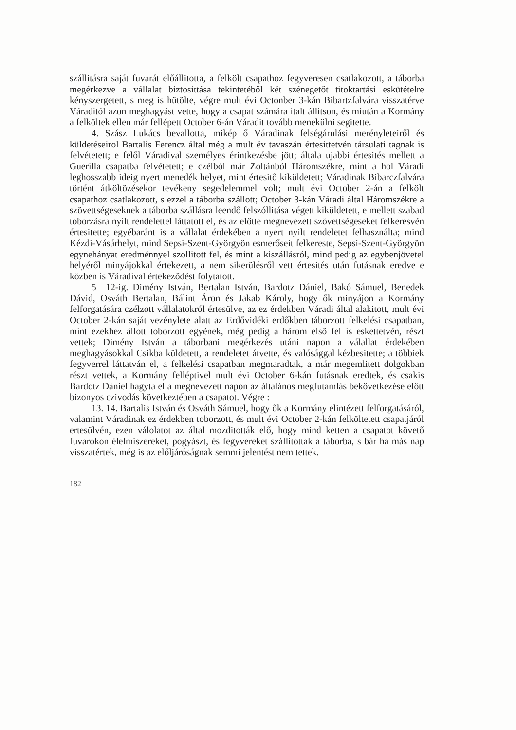szállitásra saját fuvarát előállitotta, a felkölt csapathoz fegyveresen csatlakozott, a táborba megérkezve a vállalat biztosittása tekintetéből két szénegetőt titoktartási eskütételre kényszergetett, s meg is hütölte, végre mult évi Octonber 3-kán Bibartzfalvára visszatérve Váraditól azon meghagyást vette, hogy a csapat számára italt állitson, és miután a Kormány a felköltek ellen már fellépett October 6-án Váradit tovább menekülni segitette.
4. Szász Lukács bevallotta, mikép ő Váradinak felségárulási merényleteiről és küldetéseirol Bartalis Ferencz által még a mult év tavaszán értesittetvén társulati tagnak is felvétetett; e felől Váradival személyes érintkezésbe jött; általa ujabbi értesités mellett a Guerilla csapatba felvétetett; e czélból már Zoltánból Háromszékre, mint a hol Váradi leghosszabb ideig nyert menedék helyet, mint értesitő kiküldetett; Váradinak Bibarczfalvára történt átköltözésekor tevékeny segedelemmel volt; mult évi October 2-án a felkölt csapathoz csatlakozott, s ezzel a táborba szállott; October 3-kán Váradi által Háromszékre a szövettségeseknek a táborba szállásra leendő felszóllitása végett kiküldetett, e mellett szabad toborzásra nyilt rendelettel láttatott el, és az előtte megnevezett szövettségeseket felkeresvén értesitette; egyébaránt is a vállalat érdekében a nyert nyilt rendeletet felhasználta; mind Kézdi-Vásárhelyt, mind Sepsi-Szent-Györgyön esmerőseit felkereste, Sepsi-Szent-Györgyön egynehányat eredménnyel szollitott fel, és mint a kiszállásról, mind pedig az egybenjövetel helyéről minyájokkal értekezett, a nem sikerülésről vett értesités után futásnak eredve e közben is Váradival értekeződést folytatott.
5—12-ig. Dimény István, Bertalan István, Bardotz Dániel, Bakó Sámuel, Benedek Dávid, Osváth Bertalan, Bálint Áron és Jakab Károly, hogy ők minyájon a Kormány felforgatására czélzott vállalatokról értesülve, az ez érdekben Váradi által alakitott, mult évi October 2-kán saját vezénylete alatt az Erdővidéki erdőkben táborzott felkelési csapatban, mint ezekhez állott toborzott egyének, még pedig a három első fel is eskettetvén, részt vettek; Dimény István a táborbani megérkezés utáni napon a válallat érdekében meghagyásokkal Csikba küldetett, a rendeletet átvette, és valósággal kézbesitette; a többiek fegyverrel láttatván el, a felkelési csapatban megmaradtak, a már megemlitett dolgokban részt vettek, a Kormány felléptivel mult évi October 6-kán futásnak eredtek, és csakis Bardotz Dániel hagyta el a megnevezett napon az általános megfutamlás bekövetkezése előtt bizonyos czivodás következtében a csapatot. Végre :
13. 14. Bartalis István és Osváth Sámuel, hogy ők a Kormány elintézett felforgatásáról, valamint Váradinak ez érdekben toborzott, és mult évi October 2-kán felköltetett csapatjáról ertesülvén, ezen válolatot az által mozditották elő, hogy mind ketten a csapatot követő fuvarokon élelmiszereket, pogyászt, és fegyvereket szállitottak a táborba, s bár ha más nap visszatértek, még is az előljáróságnak semmi jelentést nem tettek.
182